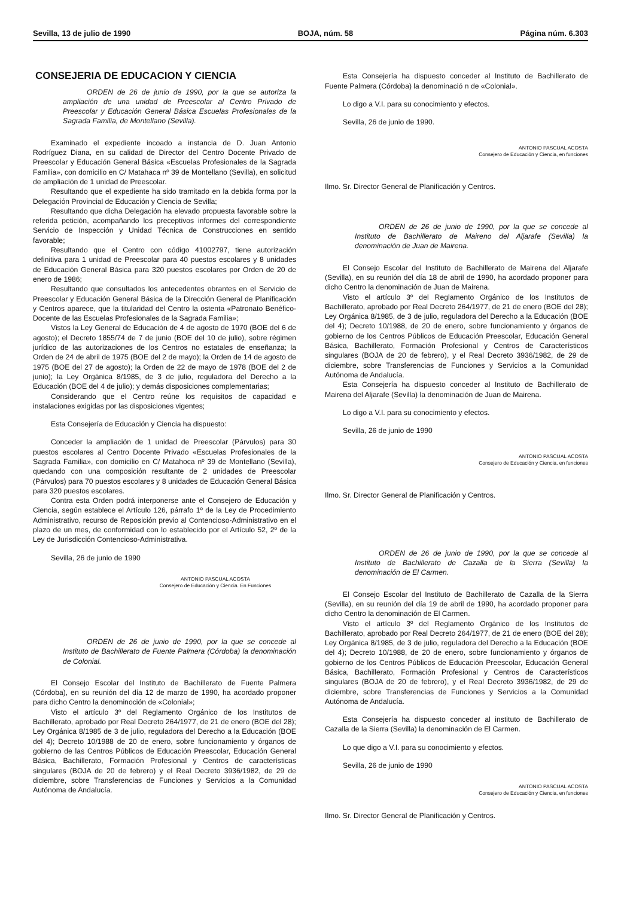Sevilla, 13 de julio de 1990 BOJA, núm. 58 Página núm. 6.303
CONSEJERIA DE EDUCACION Y CIENCIA
ORDEN de 26 de junio de 1990, por la que se autoriza la ampliación de una unidad de Preescolar al Centro Privado de Preescolar y Educación General Básica Escuelas Profesionales de la Sagrada Familia, de Montellano (Sevilla).
Examinado el expediente incoado a instancia de D. Juan Antonio Rodríguez Diana, en su calidad de Director del Centro Docente Privado de Preescolar y Educación General Básica «Escuelas Profesionales de la Sagrada Familia», con domicilio en C/ Matahaca nº 39 de Montellano (Sevilla), en solicitud de ampliación de 1 unidad de Preescolar.
Resultando que el expediente ha sido tramitado en la debida forma por la Delegación Provincial de Educación y Ciencia de Sevilla;
Resultando que dicha Delegación ha elevado propuesta favorable sobre la referida petición, acompañando los preceptivos informes del correspondiente Servicio de Inspección y Unidad Técnica de Construcciones en sentido favorable;
Resultando que el Centro con código 41002797, tiene autorización definitiva para 1 unidad de Preescolar para 40 puestos escolares y 8 unidades de Educación General Básica para 320 puestos escolares por Orden de 20 de enero de 1986;
Resultando que consultados los antecedentes obrantes en el Servicio de Preescolar y Educación General Básica de la Dirección General de Planificación y Centros aparece, que la titularidad del Centro la ostenta «Patronato Benéfico-Docente de las Escuelas Profesionales de la Sagrada Familia»;
Vistos la Ley General de Educación de 4 de agosto de 1970 (BOE del 6 de agosto); el Decreto 1855/74 de 7 de junio (BOE del 10 de julio), sobre régimen jurídico de las autorizaciones de los Centros no estatales de enseñanza; la Orden de 24 de abril de 1975 (BOE del 2 de mayo); la Orden de 14 de agosto de 1975 (BOE del 27 de agosto); la Orden de 22 de mayo de 1978 (BOE del 2 de junio); la Ley Orgánica 8/1985, de 3 de julio, reguladora del Derecho a la Educación (BOE del 4 de julio); y demás disposiciones complementarias;
Considerando que el Centro reúne los requisitos de capacidad e instalaciones exigidas por las disposiciones vigentes;
Esta Consejería de Educación y Ciencia ha dispuesto:
Conceder la ampliación de 1 unidad de Preescolar (Párvulos) para 30 puestos escolares al Centro Docente Privado «Escuelas Profesionales de la Sagrada Familia», con domicilio en C/ Matahoca nº 39 de Montellano (Sevilla), quedando con una composición resultante de 2 unidades de Preescolar (Párvulos) para 70 puestos escolares y 8 unidades de Educación General Básica para 320 puestos escolares.
Contra esta Orden podrá interponerse ante el Consejero de Educación y Ciencia, según establece el Artículo 126, párrafo 1º de la Ley de Procedimiento Administrativo, recurso de Reposición previo al Contencioso-Administrativo en el plazo de un mes, de conformidad con lo establecido por el Artículo 52, 2º de la Ley de Jurisdicción Contencioso-Administrativa.
Sevilla, 26 de junio de 1990
ANTONIO PASCUAL ACOSTA
Consejero de Educación y Ciencia. En Funciones
ORDEN de 26 de junio de 1990, por la que se concede al Instituto de Bachillerato de Fuente Palmera (Córdoba) la denominación de Colonial.
El Consejo Escolar del Instituto de Bachillerato de Fuente Palmera (Córdoba), en su reunión del día 12 de marzo de 1990, ha acordado proponer para dicho Centro la denominoción de «Colonial»;
Visto el artículo 3º del Reglamento Orgánico de los Institutos de Bachillerato, aprobado por Real Decreto 264/1977, de 21 de enero (BOE del 28); Ley Orgánica 8/1985 de 3 de julio, reguladora del Derecho a la Educación (BOE del 4); Decreto 10/1988 de 20 de enero, sobre funcionamiento y órganos de gobierno de las Centros Públicos de Educación Preescolar, Educación General Básica, Bachillerato, Formación Profesional y Centros de características singulares (BOJA de 20 de febrero) y el Real Decreto 3936/1982, de 29 de diciembre, sobre Transferencias de Funciones y Servicios a la Comunidad Autónoma de Andalucía.
Esta Consejería ha dispuesto conceder al Instituto de Bachillerato de Fuente Palmera (Córdoba) la denominació n de «Colonial».
Lo digo a V.I. para su conocimiento y efectos.
Sevilla, 26 de junio de 1990.
ANTONIO PASCUAL ACOSTA
Consejero de Educación y Ciencia, en funciones
Ilmo. Sr. Director General de Planificación y Centros.
ORDEN de 26 de junio de 1990, por la que se concede al Instituto de Bachillerato de Maireno del Aljarafe (Sevilla) la denominación de Juan de Mairena.
El Consejo Escolar del Instituto de Bachillerato de Mairena del Aljarafe (Sevilla), en su reunión del día 18 de abril de 1990, ha acordado proponer para dicho Centro la denominación de Juan de Mairena.
Visto el artículo 3º del Reglamento Orgánico de los Institutos de Bachillerato, aprobado por Real Decreto 264/1977, de 21 de enero (BOE del 28); Ley Orgánica 8/1985, de 3 de julio, reguladora del Derecho a la Educación (BOE del 4); Decreto 10/1988, de 20 de enero, sobre funcionamiento y órganos de gobierno de los Centros Públicos de Educación Preescolar, Educación General Básica, Bachillerato, Formación Profesional y Centros de Característicos singulares (BOJA de 20 de febrero), y el Real Decreto 3936/1982, de 29 de diciembre, sobre Transferencias de Funciones y Servicios a la Comunidad Autónoma de Andalucía.
Esta Consejería ha dispuesto conceder al Instituto de Bachillerato de Mairena del Aljarafe (Sevilla) la denominación de Juan de Mairena.
Lo digo a V.I. para su conocimiento y efectos.
Sevilla, 26 de junio de 1990
ANTONIO PASCUAL ACOSTA
Consejero de Educación y Ciencia, en funciones
Ilmo. Sr. Director General de Planificación y Centros.
ORDEN de 26 de junio de 1990, por la que se concede al Instituto de Bachillerato de Cazalla de la Sierra (Sevilla) la denominación de El Carmen.
El Consejo Escolar del Instituto de Bachillerato de Cazalla de la Sierra (Sevilla), en su reunión del día 19 de abril de 1990, ha acordado proponer para dicho Centro la denominación de El Carmen.
Visto el artículo 3º del Reglamento Orgánico de los Institutos de Bachillerato, aprobado por Real Decreto 264/1977, de 21 de enero (BOE del 28); Ley Orgánica 8/1985, de 3 de julio, reguladora del Derecho a la Educación (BOE del 4); Decreto 10/1988, de 20 de enero, sobre funcionamiento y órganos de gobierno de los Centros Públicos de Educación Preescolar, Educación General Básica, Bachillerato, Formación Profesional y Centros de Característicos singulares (BOJA de 20 de febrero), y el Real Decreto 3936/1982, de 29 de diciembre, sobre Transferencias de Funciones y Servicios a la Comunidad Autónoma de Andalucía.
Esta Consejería ha dispuesto conceder al instituto de Bachillerato de Cazalla de la Sierra (Sevilla) la denominación de El Carmen.
Lo que digo a V.I. para su conocimiento y efectos.
Sevilla, 26 de junio de 1990
ANTONIO PASCUAL ACOSTA
Consejero de Educación y Ciencia, en funciones
Ilmo. Sr. Director General de Planificación y Centros.